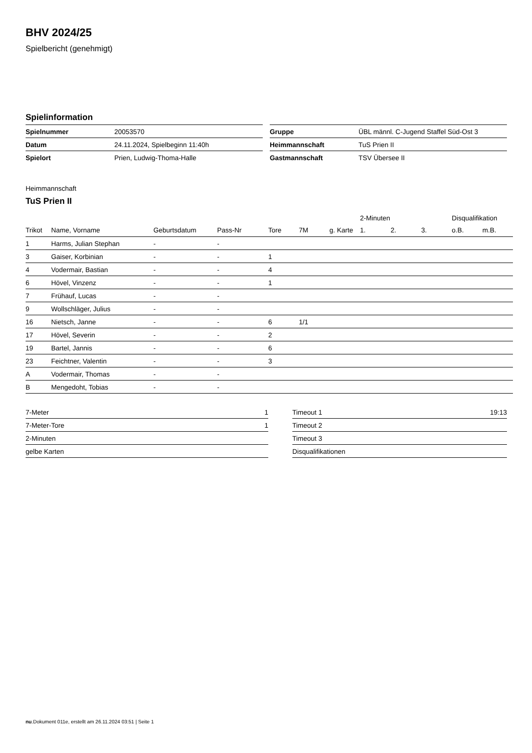BHV 2024/25
Spielbericht (genehmigt)
Spielinformation
| Spielnummer | 20053570 |
| Datum | 24.11.2024, Spielbeginn 11:40h |
| Spielort | Prien, Ludwig-Thoma-Halle |
| Gruppe | ÜBL männl. C-Jugend Staffel Süd-Ost 3 |
| Heimmannschaft | TuS Prien II |
| Gastmannschaft | TSV Übersee II |
Heimmannschaft
TuS Prien II
| | | | | | | | 2-Minuten | | | Disqualifikation | |
| --- | --- | --- | --- | --- | --- | --- | --- | --- | --- | --- | --- |
| Trikot | Name, Vorname | Geburtsdatum | Pass-Nr | Tore | 7M | g. Karte | 1. | 2. | 3. | o.B. | m.B. |
| 1 | Harms, Julian Stephan | - | - | | | | | | | | |
| 3 | Gaiser, Korbinian | - | - | 1 | | | | | | | |
| 4 | Vodermair, Bastian | - | - | 4 | | | | | | | |
| 6 | Hövel, Vinzenz | - | - | 1 | | | | | | | |
| 7 | Frühauf, Lucas | - | - | | | | | | | | |
| 9 | Wollschläger, Julius | - | - | | | | | | | | |
| 16 | Nietsch, Janne | - | - | 6 | 1/1 | | | | | | |
| 17 | Hövel, Severin | - | - | 2 | | | | | | | |
| 19 | Bartel, Jannis | - | - | 6 | | | | | | | |
| 23 | Feichtner, Valentin | - | - | 3 | | | | | | | |
| A | Vodermair, Thomas | - | - | | | | | | | | |
| B | Mengedoht, Tobias | - | - | | | | | | | | |
| 7-Meter | 1 |
| 7-Meter-Tore | 1 |
| 2-Minuten | |
| gelbe Karten | |
| Timeout 1 | 19:13 |
| Timeout 2 | |
| Timeout 3 | |
| Disqualifikationen | |
nu.Dokument 011e, erstellt am 26.11.2024 03:51 | Seite 1